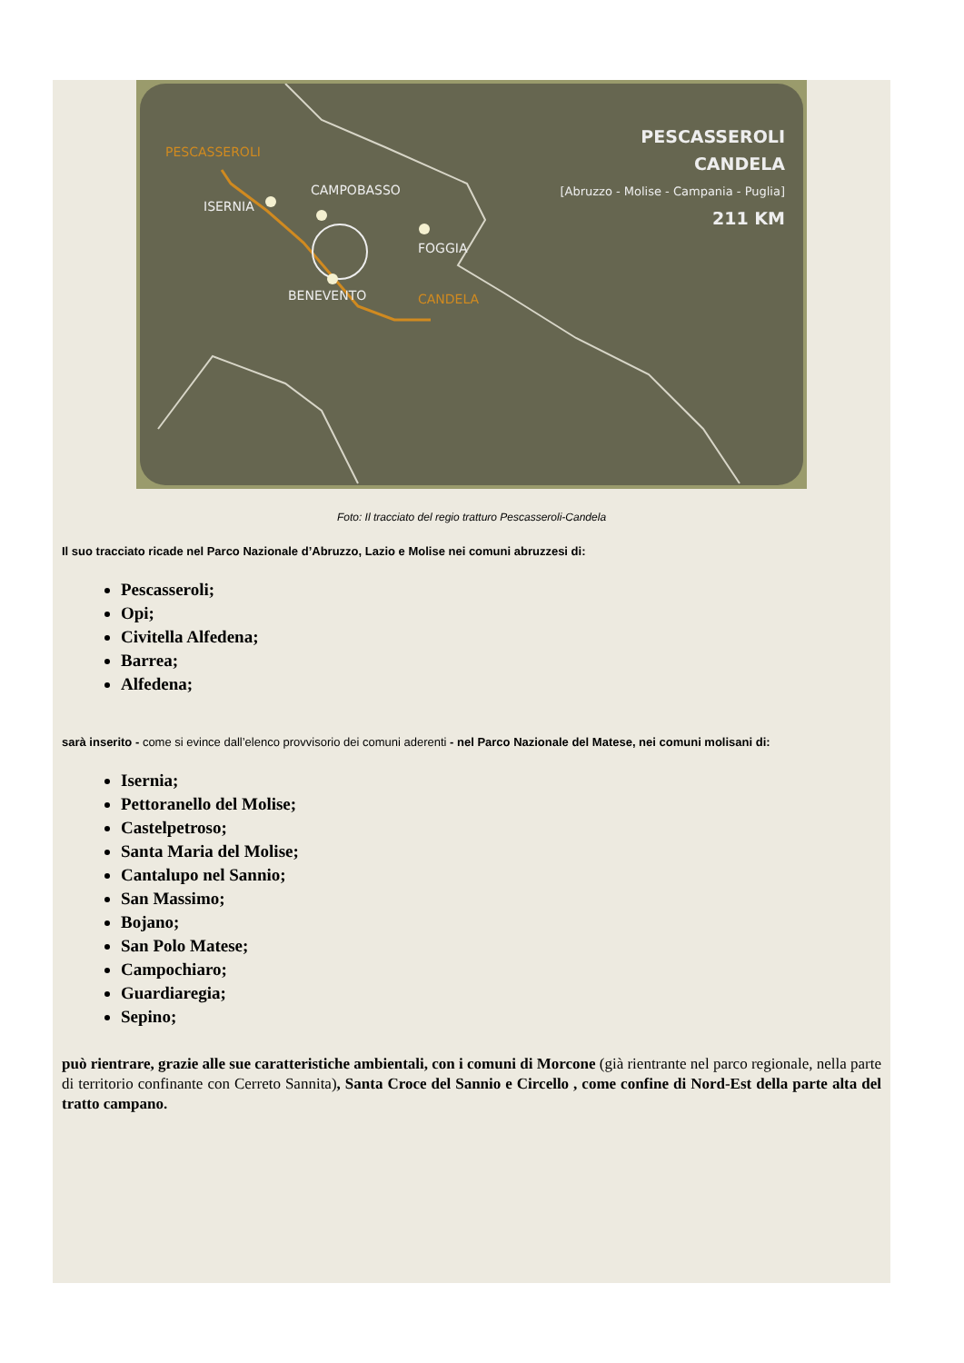PESCASSEROLI
ISERNIA
CAMPOBASSO
FOGGIA
BENEVENTO
CANDELA
PESCASSEROLI
CANDELA
[Abruzzo - Molise - Campania - Puglia]
211 KM
Foto: Il tracciato del regio tratturo Pescasseroli-Candela
Il suo tracciato ricade nel Parco Nazionale d’Abruzzo, Lazio e Molise nei comuni abruzzesi di:
Pescasseroli;
Opi;
Civitella Alfedena;
Barrea;
Alfedena;
sarà inserito - come si evince dall’elenco provvisorio dei comuni aderenti - nel Parco Nazionale del Matese, nei comuni molisani di:
Isernia;
Pettoranello del Molise;
Castelpetroso;
Santa Maria del Molise;
Cantalupo nel Sannio;
San Massimo;
Bojano;
San Polo Matese;
Campochiaro;
Guardiaregia;
Sepino;
può rientrare, grazie alle sue caratteristiche ambientali, con i comuni di Morcone (già rientrante nel parco regionale, nella parte di territorio confinante con Cerreto Sannita), Santa Croce del Sannio e Circello , come confine di Nord-Est della parte alta del tratto campano.